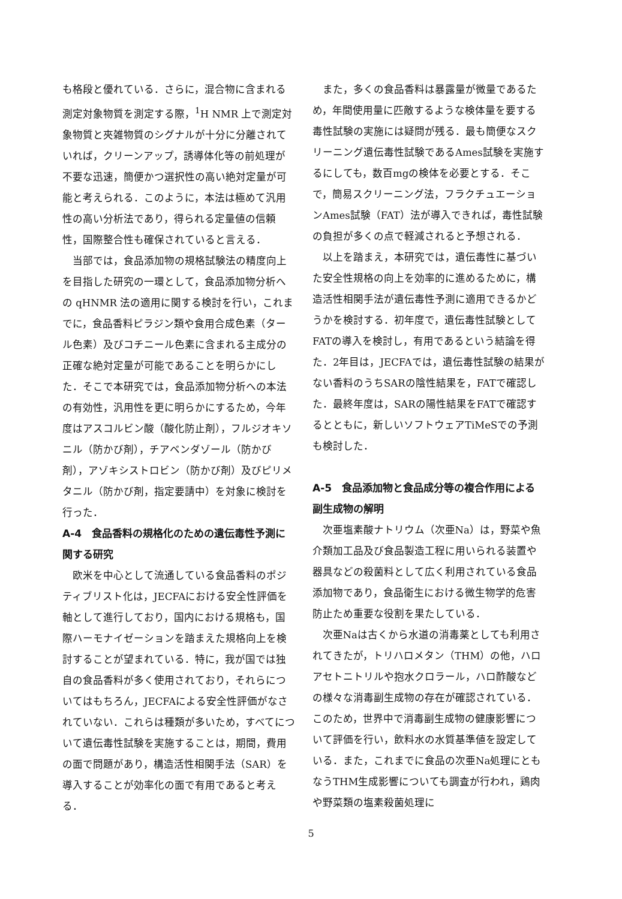も格段と優れている．さらに，混合物に含まれる測定対象物質を測定する際，<sup>1</sup>H NMR 上で測定対象物質と夾雑物質のシグナルが十分に分離されていれば，クリーンアップ，誘導体化等の前処理が不要な迅速，簡便かつ選択性の高い絶対定量が可能と考えられる．このように，本法は極めて汎用性の高い分析法であり，得られる定量値の信頼性，国際整合性も確保されていると言える．
当部では，食品添加物の規格試験法の精度向上を目指した研究の一環として，食品添加物分析への qHNMR 法の適用に関する検討を行い，これまでに，食品香料ピラジン類や食用合成色素（タール色素）及びコチニール色素に含まれる主成分の正確な絶対定量が可能であることを明らかにした．そこで本研究では，食品添加物分析への本法の有効性，汎用性を更に明らかにするため，今年度はアスコルビン酸（酸化防止剤），フルジオキソニル（防かび剤），チアベンダゾール（防かび剤），アゾキシストロビン（防かび剤）及びピリメタニル（防かび剤，指定要請中）を対象に検討を行った．
A-4　食品香料の規格化のための遺伝毒性予測に関する研究
欧米を中心として流通している食品香料のポジティブリスト化は，JECFAにおける安全性評価を軸として進行しており，国内における規格も，国際ハーモナイゼーションを踏まえた規格向上を検討することが望まれている．特に，我が国では独自の食品香料が多く使用されており，それらについてはもちろん，JECFAによる安全性評価がなされていない．これらは種類が多いため，すべてについて遺伝毒性試験を実施することは，期間，費用の面で問題があり，構造活性相関手法（SAR）を導入することが効率化の面で有用であると考える．
また，多くの食品香料は暴露量が微量であるため，年間使用量に匹敵するような検体量を要する毒性試験の実施には疑問が残る．最も簡便なスクリーニング遺伝毒性試験であるAmes試験を実施するにしても，数百mgの検体を必要とする．そこで，簡易スクリーニング法，フラクチュエーションAmes試験（FAT）法が導入できれば，毒性試験の負担が多くの点で軽減されると予想される．
以上を踏まえ，本研究では，遺伝毒性に基づいた安全性規格の向上を効率的に進めるために，構造活性相関手法が遺伝毒性予測に適用できるかどうかを検討する．初年度で，遺伝毒性試験としてFATの導入を検討し，有用であるという結論を得た．2年目は，JECFAでは，遺伝毒性試験の結果がない香料のうちSARの陰性結果を，FATで確認した．最終年度は，SARの陽性結果をFATで確認するとともに，新しいソフトウェアTiMeSでの予測も検討した．
A-5　食品添加物と食品成分等の複合作用による副生成物の解明
次亜塩素酸ナトリウム（次亜Na）は，野菜や魚介類加工品及び食品製造工程に用いられる装置や器具などの殺菌料として広く利用されている食品添加物であり，食品衛生における微生物学的危害防止ため重要な役割を果たしている．
次亜Naは古くから水道の消毒薬としても利用されてきたが，トリハロメタン（THM）の他，ハロアセトニトリルや抱水クロラール，ハロ酢酸などの様々な消毒副生成物の存在が確認されている．このため，世界中で消毒副生成物の健康影響について評価を行い，飲料水の水質基準値を設定している．また，これまでに食品の次亜Na処理にともなうTHM生成影響についても調査が行われ，鶏肉や野菜類の塩素殺菌処理に
5